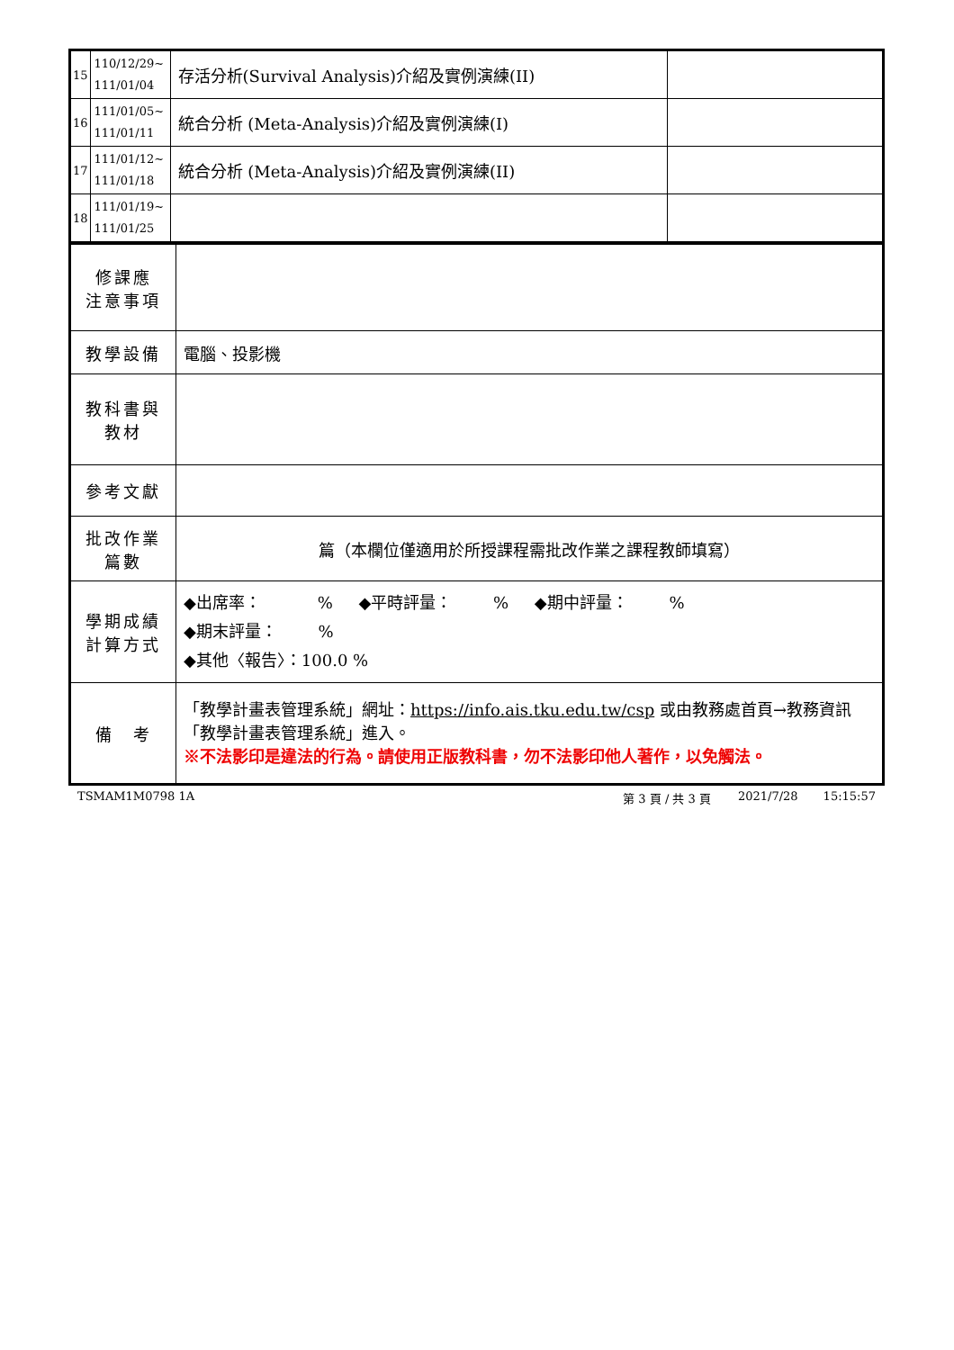| 15 | 110/12/29~ 111/01/04 | 存活分析(Survival Analysis)介紹及實例演練(II) | |
| 16 | 111/01/05~ 111/01/11 | 統合分析 (Meta-Analysis)介紹及實例演練(I) | |
| 17 | 111/01/12~ 111/01/18 | 統合分析 (Meta-Analysis)介紹及實例演練(II) | |
| 18 | 111/01/19~ 111/01/25 | | |
| 修課應 注意事項 | |
| 教學設備 | 電腦、投影機 |
| 教科書與 教材 | |
| 參考文獻 | |
| 批改作業 篇數 | 篇（本欄位僅適用於所授課程需批改作業之課程教師填寫） |
| 學期成績 計算方式 | ◆出席率： % ◆平時評量： % ◆期中評量： % ◆期末評量： % ◆其他〈報告〉：100.0 % |
| 備 考 | 「教學計畫表管理系統」網址： https://info.ais.tku.edu.tw/csp 或由教務處首頁→教務資訊「教學計畫表管理系統」進入。 ※不法影印是違法的行為。請使用正版教科書，勿不法影印他人著作，以免觸法。 |
TSMAM1M0798 1A 第 3 頁 / 共 3 頁 2021/7/28 15:15:57